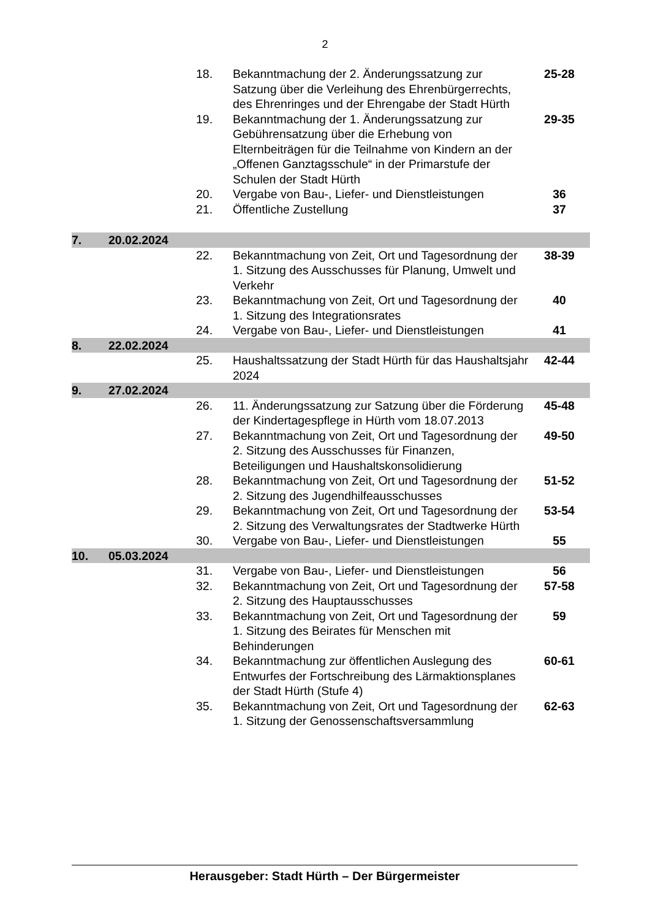2
| | | 18. | Bekanntmachung der 2. Änderungssatzung zur Satzung über die Verleihung des Ehrenbürgerrechts, des Ehrenringes und der Ehrengabe der Stadt Hürth | 25-28 |
| | | 19. | Bekanntmachung der 1. Änderungssatzung zur Gebührensatzung über die Erhebung von Elternbeiträgen für die Teilnahme von Kindern an der „Offenen Ganztagsschule“ in der Primarstufe der Schulen der Stadt Hürth | 29-35 |
| | | 20. | Vergabe von Bau-, Liefer- und Dienstleistungen | 36 |
| | | 21. | Öffentliche Zustellung | 37 |
| 7. | 20.02.2024 | | | |
| | | 22. | Bekanntmachung von Zeit, Ort und Tagesordnung der 1. Sitzung des Ausschusses für Planung, Umwelt und Verkehr | 38-39 |
| | | 23. | Bekanntmachung von Zeit, Ort und Tagesordnung der 1. Sitzung des Integrationsrates | 40 |
| | | 24. | Vergabe von Bau-, Liefer- und Dienstleistungen | 41 |
| 8. | 22.02.2024 | | | |
| | | 25. | Haushaltssatzung der Stadt Hürth für das Haushaltsjahr 2024 | 42-44 |
| 9. | 27.02.2024 | | | |
| | | 26. | 11. Änderungssatzung zur Satzung über die Förderung der Kindertagespflege in Hürth vom 18.07.2013 | 45-48 |
| | | 27. | Bekanntmachung von Zeit, Ort und Tagesordnung der 2. Sitzung des Ausschusses für Finanzen, Beteiligungen und Haushaltskonsolidierung | 49-50 |
| | | 28. | Bekanntmachung von Zeit, Ort und Tagesordnung der 2. Sitzung des Jugendhilfeausschusses | 51-52 |
| | | 29. | Bekanntmachung von Zeit, Ort und Tagesordnung der 2. Sitzung des Verwaltungsrates der Stadtwerke Hürth | 53-54 |
| | | 30. | Vergabe von Bau-, Liefer- und Dienstleistungen | 55 |
| 10. | 05.03.2024 | | | |
| | | 31. | Vergabe von Bau-, Liefer- und Dienstleistungen | 56 |
| | | 32. | Bekanntmachung von Zeit, Ort und Tagesordnung der 2. Sitzung des Hauptausschusses | 57-58 |
| | | 33. | Bekanntmachung von Zeit, Ort und Tagesordnung der 1. Sitzung des Beirates für Menschen mit Behinderungen | 59 |
| | | 34. | Bekanntmachung zur öffentlichen Auslegung des Entwurfes der Fortschreibung des Lärmaktionsplanes der Stadt Hürth (Stufe 4) | 60-61 |
| | | 35. | Bekanntmachung von Zeit, Ort und Tagesordnung der 1. Sitzung der Genossenschaftsversammlung | 62-63 |
Herausgeber: Stadt Hürth – Der Bürgermeister